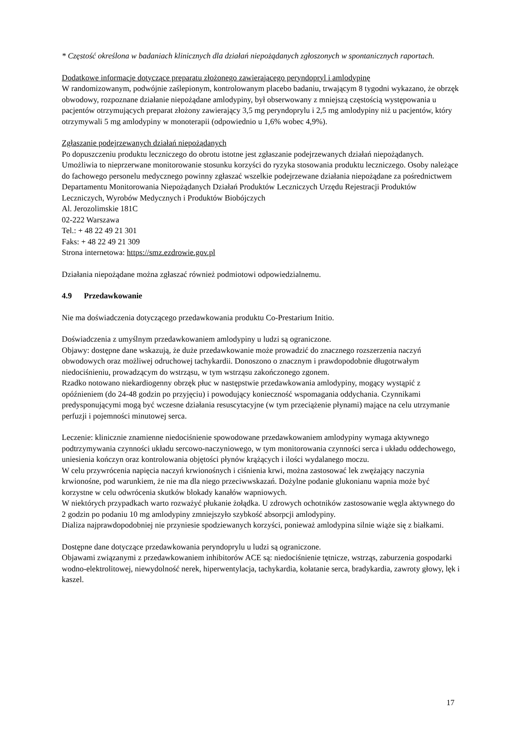* Częstość określona w badaniach klinicznych dla działań niepożądanych zgłoszonych w spontanicznych raportach.
Dodatkowe informacje dotyczące preparatu złożonego zawierającego peryndopryl i amlodypinę
W randomizowanym, podwójnie zaślepionym, kontrolowanym placebo badaniu, trwającym 8 tygodni wykazano, że obrzęk obwodowy, rozpoznane działanie niepożądane amlodypiny, był obserwowany z mniejszą częstością występowania u pacjentów otrzymujących preparat złożony zawierający 3,5 mg peryndoprylu i 2,5 mg amlodypiny niż u pacjentów, który otrzymywali 5 mg amlodypiny w monoterapii (odpowiednio u 1,6% wobec 4,9%).
Zgłaszanie podejrzewanych działań niepożądanych
Po dopuszczeniu produktu leczniczego do obrotu istotne jest zgłaszanie podejrzewanych działań niepożądanych. Umożliwia to nieprzerwane monitorowanie stosunku korzyści do ryzyka stosowania produktu leczniczego. Osoby należące do fachowego personelu medycznego powinny zgłaszać wszelkie podejrzewane działania niepożądane za pośrednictwem Departamentu Monitorowania Niepożądanych Działań Produktów Leczniczych Urzędu Rejestracji Produktów Leczniczych, Wyrobów Medycznych i Produktów Biobójczych
Al. Jerozolimskie 181C
02-222 Warszawa
Tel.: + 48 22 49 21 301
Faks: + 48 22 49 21 309
Strona internetowa: https://smz.ezdrowie.gov.pl
Działania niepożądane można zgłaszać również podmiotowi odpowiedzialnemu.
4.9 Przedawkowanie
Nie ma doświadczenia dotyczącego przedawkowania produktu Co-Prestarium Initio.
Doświadczenia z umyślnym przedawkowaniem amlodypiny u ludzi są ograniczone.
Objawy: dostępne dane wskazują, że duże przedawkowanie może prowadzić do znacznego rozszerzenia naczyń obwodowych oraz możliwej odruchowej tachykardii. Donoszono o znacznym i prawdopodobnie długotrwałym niedociśnieniu, prowadzącym do wstrząsu, w tym wstrząsu zakończonego zgonem.
Rzadko notowano niekardiogenny obrzęk płuc w następstwie przedawkowania amlodypiny, mogący wystąpić z opóźnieniem (do 24-48 godzin po przyjęciu) i powodujący konieczność wspomagania oddychania. Czynnikami predysponującymi mogą być wczesne działania resuscytacyjne (w tym przeciążenie płynami) mające na celu utrzymanie perfuzji i pojemności minutowej serca.
Leczenie: klinicznie znamienne niedociśnienie spowodowane przedawkowaniem amlodypiny wymaga aktywnego podtrzymywania czynności układu sercowo-naczyniowego, w tym monitorowania czynności serca i układu oddechowego, uniesienia kończyn oraz kontrolowania objętości płynów krążących i ilości wydalanego moczu.
W celu przywrócenia napięcia naczyń krwionośnych i ciśnienia krwi, można zastosować lek zwężający naczynia krwionośne, pod warunkiem, że nie ma dla niego przeciwwskazań. Dożylne podanie glukonianu wapnia może być korzystne w celu odwrócenia skutków blokady kanałów wapniowych.
W niektórych przypadkach warto rozważyć płukanie żołądka. U zdrowych ochotników zastosowanie węgla aktywnego do 2 godzin po podaniu 10 mg amlodypiny zmniejszyło szybkość absorpcji amlodypiny.
Dializa najprawdopodobniej nie przyniesie spodziewanych korzyści, ponieważ amlodypina silnie wiąże się z białkami.
Dostępne dane dotyczące przedawkowania peryndoprylu u ludzi są ograniczone.
Objawami związanymi z przedawkowaniem inhibitorów ACE są: niedociśnienie tętnicze, wstrząs, zaburzenia gospodarki wodno-elektrolitowej, niewydolność nerek, hiperwentylacja, tachykardia, kołatanie serca, bradykardia, zawroty głowy, lęk i kaszel.
17